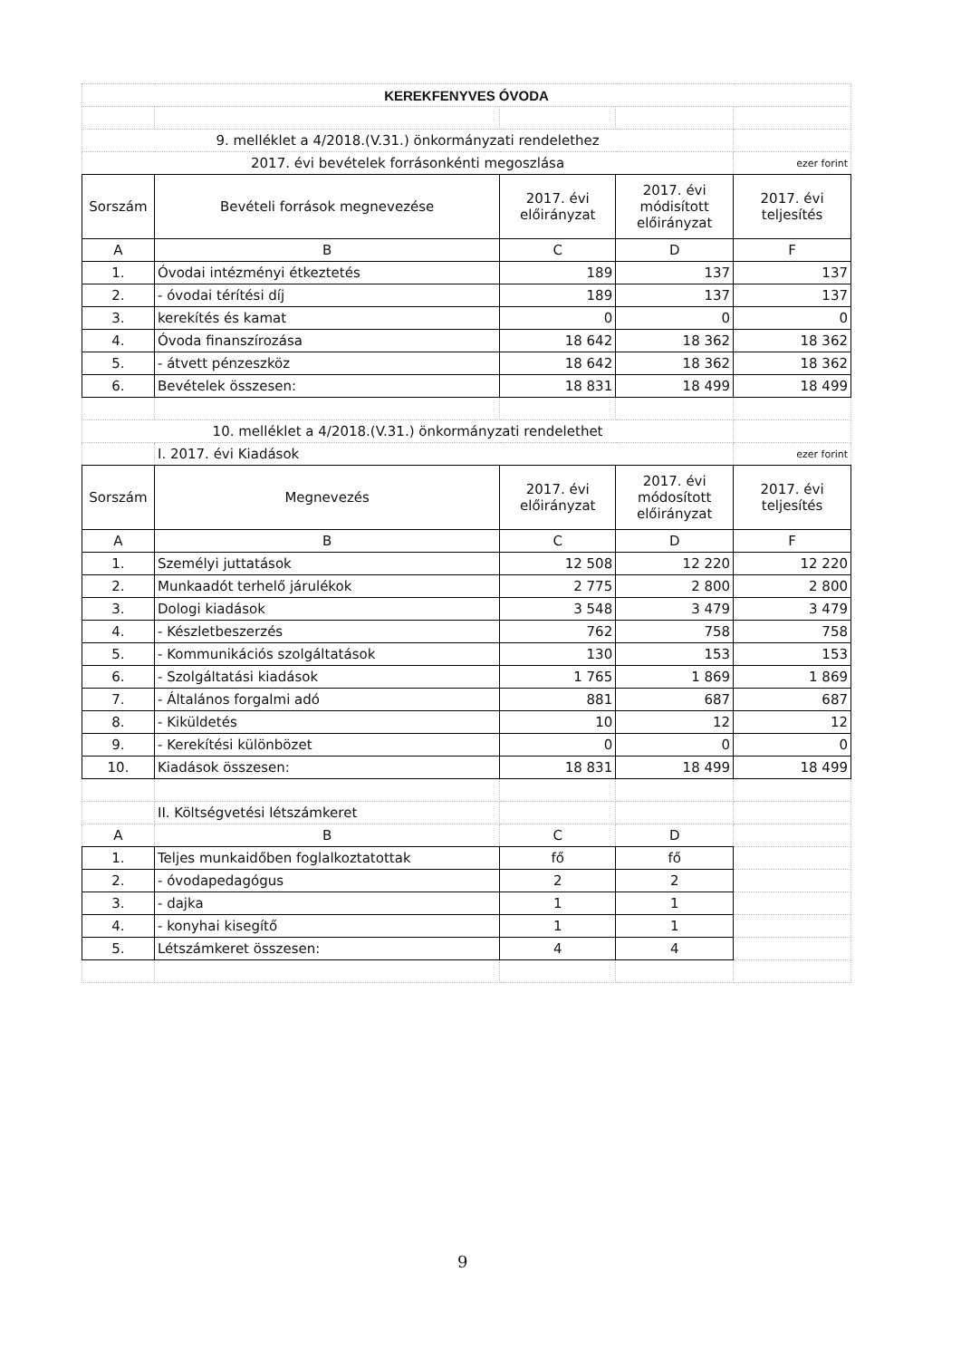| KEREKFENYVES ÓVODA | | | | |
| 9. melléklet a 4/2018.(V.31.) önkormányzati rendelethez | | | | |
| 2017. évi bevételek forrásonkénti megoszlása | | | | ezer forint |
| Sorszám | Bevételi források megnevezése | 2017. évi előirányzat | 2017. évi módisított előirányzat | 2017. évi teljesítés |
| A | B | C | D | F |
| 1. | Óvodai intézményi étkeztetés | 189 | 137 | 137 |
| 2. | - óvodai térítési díj | 189 | 137 | 137 |
| 3. | kerekítés és kamat | 0 | 0 | 0 |
| 4. | Óvoda finanszírozása | 18 642 | 18 362 | 18 362 |
| 5. | - átvett pénzeszköz | 18 642 | 18 362 | 18 362 |
| 6. | Bevételek összesen: | 18 831 | 18 499 | 18 499 |
| 10. melléklet a 4/2018.(V.31.) önkormányzati rendelethet | | | | |
| | I. 2017. évi Kiadások | | | ezer forint |
| Sorszám | Megnevezés | 2017. évi előirányzat | 2017. évi módosított előirányzat | 2017. évi teljesítés |
| A | B | C | D | F |
| 1. | Személyi juttatások | 12 508 | 12 220 | 12 220 |
| 2. | Munkaadót terhelő járulékok | 2 775 | 2 800 | 2 800 |
| 3. | Dologi kiadások | 3 548 | 3 479 | 3 479 |
| 4. | - Készletbeszerzés | 762 | 758 | 758 |
| 5. | - Kommunikációs szolgáltatások | 130 | 153 | 153 |
| 6. | - Szolgáltatási kiadások | 1 765 | 1 869 | 1 869 |
| 7. | - Általános forgalmi adó | 881 | 687 | 687 |
| 8. | - Kiküldetés | 10 | 12 | 12 |
| 9. | - Kerekítési különbözet | 0 | 0 | 0 |
| 10. | Kiadások összesen: | 18 831 | 18 499 | 18 499 |
| | II. Költségvetési létszámkeret | | | |
| A | B | C | D | |
| 1. | Teljes munkaidőben foglalkoztatottak | fő | fő | |
| 2. | - óvodapedagógus | 2 | 2 | |
| 3. | - dajka | 1 | 1 | |
| 4. | - konyhai kisegítő | 1 | 1 | |
| 5. | Létszámkeret összesen: | 4 | 4 | |
9